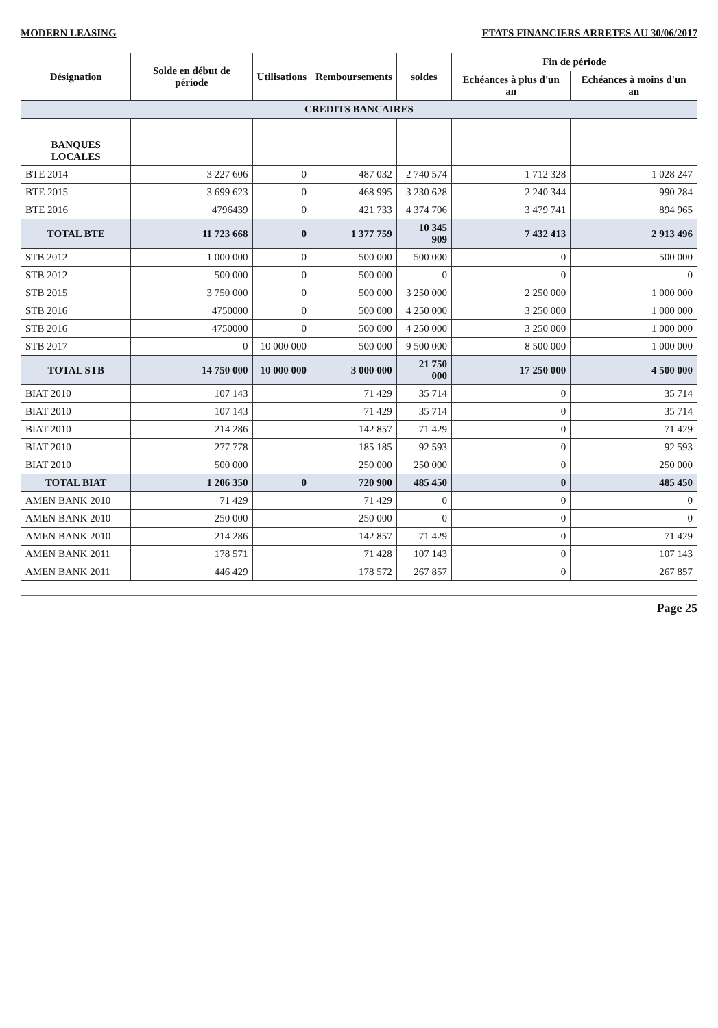MODERN LEASING ETATS FINANCIERS ARRETES AU 30/06/2017
| Désignation | Solde en début de période | Utilisations | Remboursements | soldes | Fin de période | |
| --- | --- | --- | --- | --- | --- | --- |
| | | | | | Echéances à plus d'un an | Echéances à moins d'un an |
| CREDITS BANCAIRES | | | | | | |
| BANQUES LOCALES | | | | | | |
| BTE 2014 | 3 227 606 | 0 | 487 032 | 2 740 574 | 1 712 328 | 1 028 247 |
| BTE 2015 | 3 699 623 | 0 | 468 995 | 3 230 628 | 2 240 344 | 990 284 |
| BTE 2016 | 4796439 | 0 | 421 733 | 4 374 706 | 3 479 741 | 894 965 |
| TOTAL BTE | 11 723 668 | 0 | 1 377 759 | 10 345 909 | 7 432 413 | 2 913 496 |
| STB 2012 | 1 000 000 | 0 | 500 000 | 500 000 | 0 | 500 000 |
| STB 2012 | 500 000 | 0 | 500 000 | 0 | 0 | 0 |
| STB 2015 | 3 750 000 | 0 | 500 000 | 3 250 000 | 2 250 000 | 1 000 000 |
| STB 2016 | 4750000 | 0 | 500 000 | 4 250 000 | 3 250 000 | 1 000 000 |
| STB 2016 | 4750000 | 0 | 500 000 | 4 250 000 | 3 250 000 | 1 000 000 |
| STB 2017 | 0 | 10 000 000 | 500 000 | 9 500 000 | 8 500 000 | 1 000 000 |
| TOTAL STB | 14 750 000 | 10 000 000 | 3 000 000 | 21 750 000 | 17 250 000 | 4 500 000 |
| BIAT 2010 | 107 143 | | 71 429 | 35 714 | 0 | 35 714 |
| BIAT 2010 | 107 143 | | 71 429 | 35 714 | 0 | 35 714 |
| BIAT 2010 | 214 286 | | 142 857 | 71 429 | 0 | 71 429 |
| BIAT 2010 | 277 778 | | 185 185 | 92 593 | 0 | 92 593 |
| BIAT 2010 | 500 000 | | 250 000 | 250 000 | 0 | 250 000 |
| TOTAL BIAT | 1 206 350 | 0 | 720 900 | 485 450 | 0 | 485 450 |
| AMEN BANK 2010 | 71 429 | | 71 429 | 0 | 0 | 0 |
| AMEN BANK 2010 | 250 000 | | 250 000 | 0 | 0 | 0 |
| AMEN BANK 2010 | 214 286 | | 142 857 | 71 429 | 0 | 71 429 |
| AMEN BANK 2011 | 178 571 | | 71 428 | 107 143 | 0 | 107 143 |
| AMEN BANK 2011 | 446 429 | | 178 572 | 267 857 | 0 | 267 857 |
Page 25